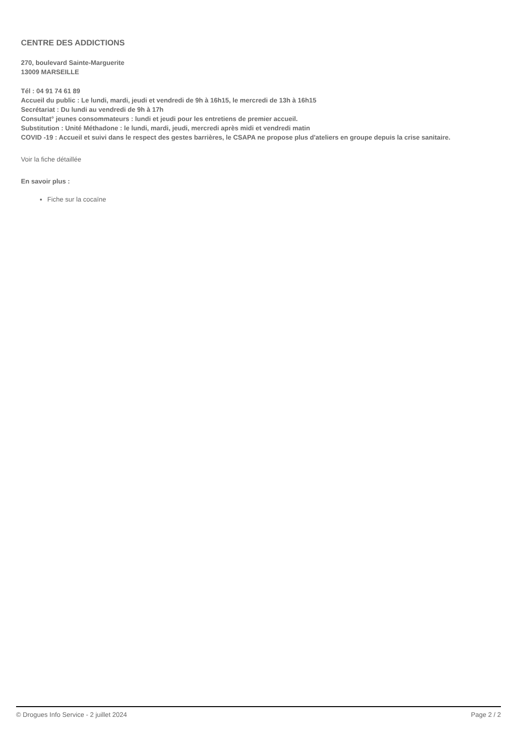CENTRE DES ADDICTIONS
270, boulevard Sainte-Marguerite
13009 MARSEILLE
Tél : 04 91 74 61 89
Accueil du public : Le lundi, mardi, jeudi et vendredi de 9h à 16h15, le mercredi de 13h à 16h15
Secrétariat : Du lundi au vendredi de 9h à 17h
Consultat° jeunes consommateurs : lundi et jeudi pour les entretiens de premier accueil.
Substitution : Unité Méthadone : le lundi, mardi, jeudi, mercredi après midi et vendredi matin
COVID -19 : Accueil et suivi dans le respect des gestes barrières, le CSAPA ne propose plus d'ateliers en groupe depuis la crise sanitaire.
Voir la fiche détaillée
En savoir plus :
Fiche sur la cocaïne
© Drogues Info Service - 2 juillet 2024 Page 2 / 2